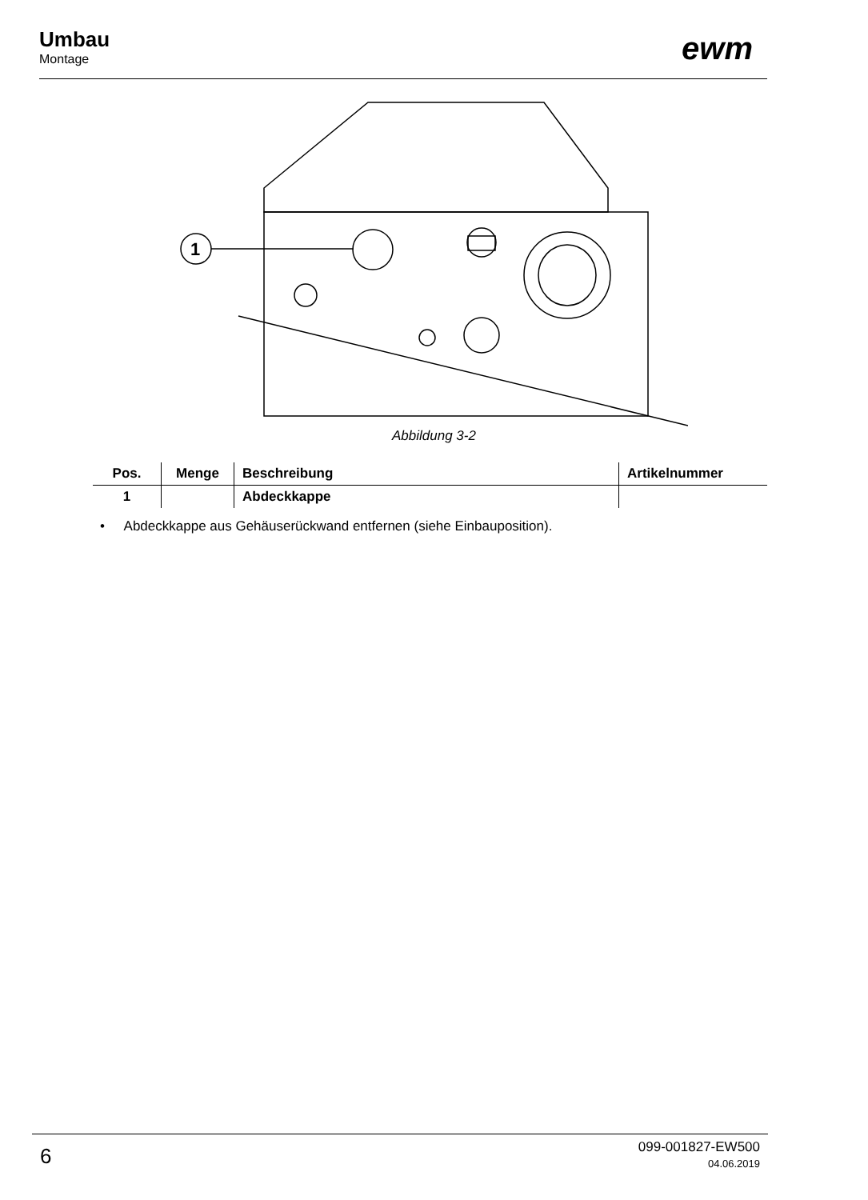Umbau
Montage
ewm
1
Abbildung 3-2
| Pos. | Menge | Beschreibung | Artikelnummer |
| --- | --- | --- | --- |
| 1 | | Abdeckkappe | |
• Abdeckkappe aus Gehäuserückwand entfernen (siehe Einbauposition).
6
099-001827-EW500
04.06.2019